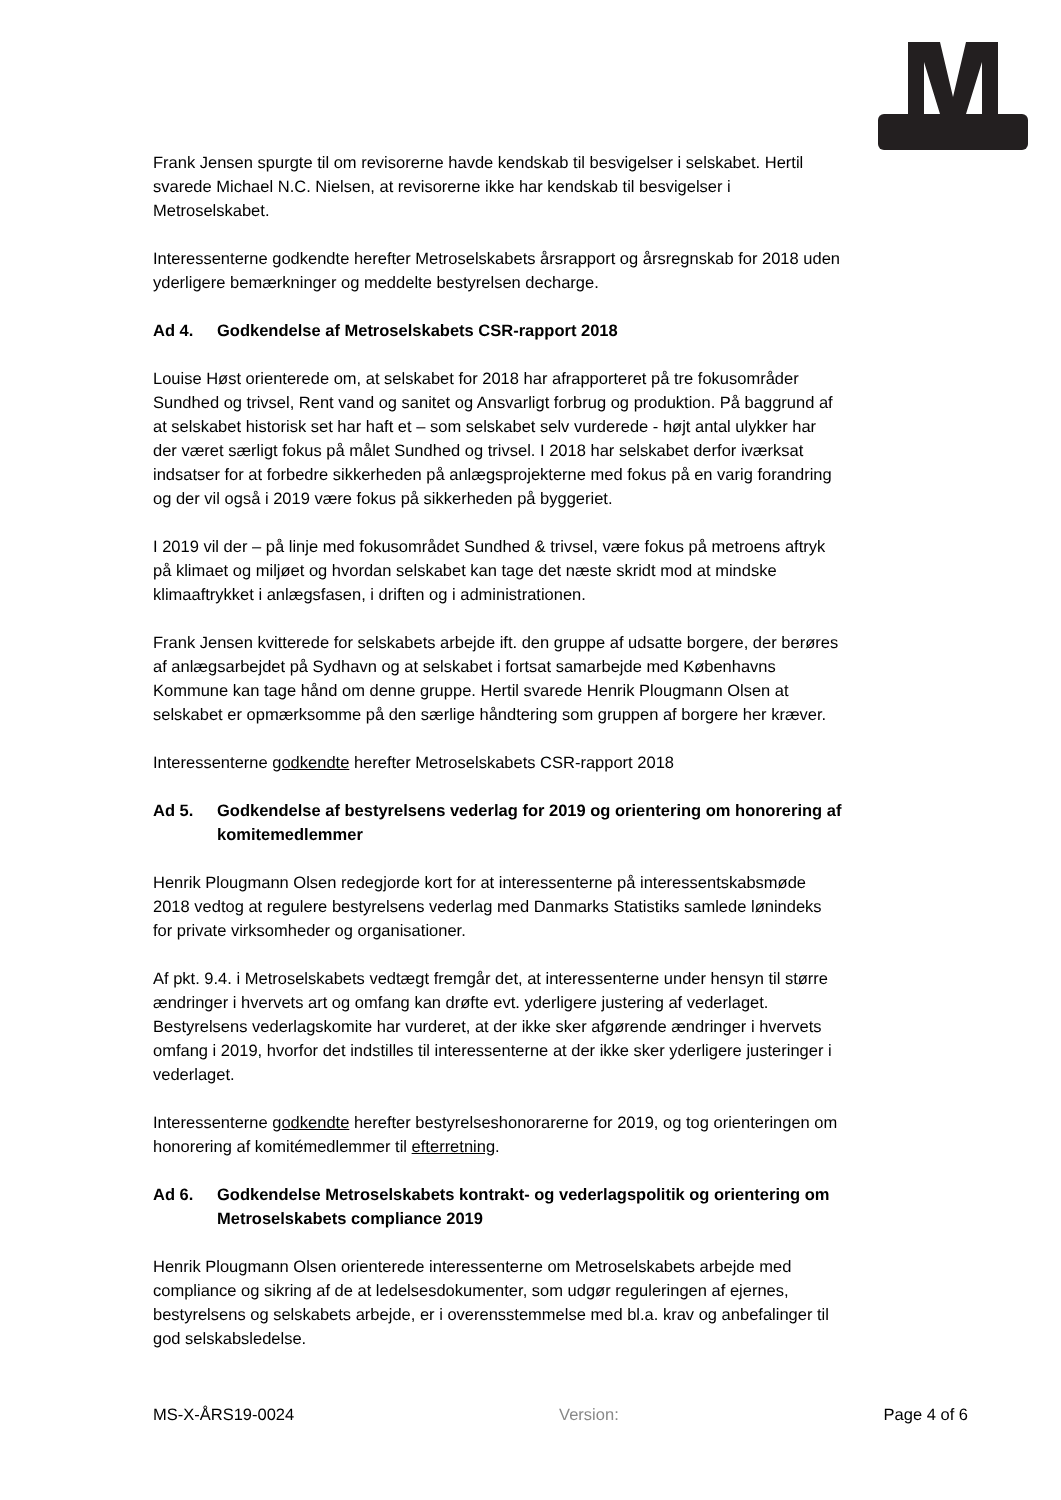Frank Jensen spurgte til om revisorerne havde kendskab til besvigelser i selskabet. Hertil svarede Michael N.C. Nielsen, at revisorerne ikke har kendskab til besvigelser i Metroselskabet.
Interessenterne godkendte herefter Metroselskabets årsrapport og årsregnskab for 2018 uden yderligere bemærkninger og meddelte bestyrelsen decharge.
Ad 4. Godkendelse af Metroselskabets CSR-rapport 2018
Louise Høst orienterede om, at selskabet for 2018 har afrapporteret på tre fokusområder Sundhed og trivsel, Rent vand og sanitet og Ansvarligt forbrug og produktion. På baggrund af at selskabet historisk set har haft et – som selskabet selv vurderede - højt antal ulykker har der været særligt fokus på målet Sundhed og trivsel. I 2018 har selskabet derfor iværksat indsatser for at forbedre sikkerheden på anlægsprojekterne med fokus på en varig forandring og der vil også i 2019 være fokus på sikkerheden på byggeriet.
I 2019 vil der – på linje med fokusområdet Sundhed & trivsel, være fokus på metroens aftryk på klimaet og miljøet og hvordan selskabet kan tage det næste skridt mod at mindske klimaaftrykket i anlægsfasen, i driften og i administrationen.
Frank Jensen kvitterede for selskabets arbejde ift. den gruppe af udsatte borgere, der berøres af anlægsarbejdet på Sydhavn og at selskabet i fortsat samarbejde med Københavns Kommune kan tage hånd om denne gruppe. Hertil svarede Henrik Plougmann Olsen at selskabet er opmærksomme på den særlige håndtering som gruppen af borgere her kræver.
Interessenterne godkendte herefter Metroselskabets CSR-rapport 2018
Ad 5. Godkendelse af bestyrelsens vederlag for 2019 og orientering om honorering af komitemedlemmer
Henrik Plougmann Olsen redegjorde kort for at interessenterne på interessentskabsmøde 2018 vedtog at regulere bestyrelsens vederlag med Danmarks Statistiks samlede lønindeks for private virksomheder og organisationer.
Af pkt. 9.4. i Metroselskabets vedtægt fremgår det, at interessenterne under hensyn til større ændringer i hvervets art og omfang kan drøfte evt. yderligere justering af vederlaget. Bestyrelsens vederlagskomite har vurderet, at der ikke sker afgørende ændringer i hvervets omfang i 2019, hvorfor det indstilles til interessenterne at der ikke sker yderligere justeringer i vederlaget.
Interessenterne godkendte herefter bestyrelseshonorarerne for 2019, og tog orienteringen om honorering af komitémedlemmer til efterretning.
Ad 6. Godkendelse Metroselskabets kontrakt- og vederlagspolitik og orientering om Metroselskabets compliance 2019
Henrik Plougmann Olsen orienterede interessenterne om Metroselskabets arbejde med compliance og sikring af de at ledelsesdokumenter, som udgør reguleringen af ejernes, bestyrelsens og selskabets arbejde, er i overensstemmelse med bl.a. krav og anbefalinger til god selskabsledelse.
MS-X-ÅRS19-0024 Version: Page 4 of 6